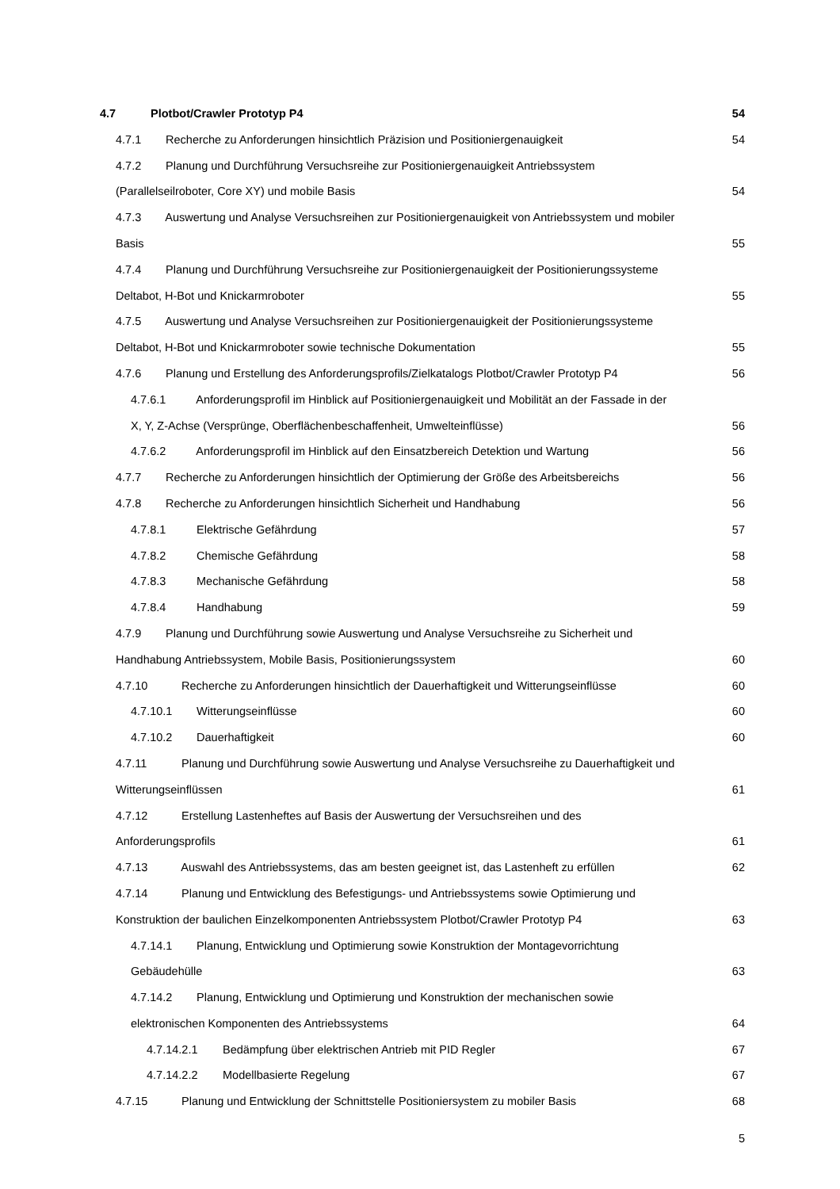4.7 Plotbot/Crawler Prototyp P4 54
4.7.1 Recherche zu Anforderungen hinsichtlich Präzision und Positioniergenauigkeit 54
4.7.2 Planung und Durchführung Versuchsreihe zur Positioniergenauigkeit Antriebssystem
(Parallelseilroboter, Core XY) und mobile Basis
54
4.7.3 Auswertung und Analyse Versuchsreihen zur Positioniergenauigkeit von Antriebssystem und mobiler
Basis
55
4.7.4 Planung und Durchführung Versuchsreihe zur Positioniergenauigkeit der Positionierungssysteme
Deltabot, H-Bot und Knickarmroboter
55
4.7.5 Auswertung und Analyse Versuchsreihen zur Positioniergenauigkeit der Positionierungssysteme
Deltabot, H-Bot und Knickarmroboter sowie technische Dokumentation
55
4.7.6 Planung und Erstellung des Anforderungsprofils/Zielkatalogs Plotbot/Crawler Prototyp P4 56
4.7.6.1 Anforderungsprofil im Hinblick auf Positioniergenauigkeit und Mobilität an der Fassade in der
X, Y, Z-Achse (Versprünge, Oberflächenbeschaffenheit, Umwelteinflüsse)
56
4.7.6.2 Anforderungsprofil im Hinblick auf den Einsatzbereich Detektion und Wartung 56
4.7.7 Recherche zu Anforderungen hinsichtlich der Optimierung der Größe des Arbeitsbereichs 56
4.7.8 Recherche zu Anforderungen hinsichtlich Sicherheit und Handhabung 56
4.7.8.1 Elektrische Gefährdung 57
4.7.8.2 Chemische Gefährdung 58
4.7.8.3 Mechanische Gefährdung 58
4.7.8.4 Handhabung 59
4.7.9 Planung und Durchführung sowie Auswertung und Analyse Versuchsreihe zu Sicherheit und
Handhabung Antriebssystem, Mobile Basis, Positionierungssystem
60
4.7.10 Recherche zu Anforderungen hinsichtlich der Dauerhaftigkeit und Witterungseinflüsse 60
4.7.10.1 Witterungseinflüsse 60
4.7.10.2 Dauerhaftigkeit 60
4.7.11 Planung und Durchführung sowie Auswertung und Analyse Versuchsreihe zu Dauerhaftigkeit und
Witterungseinflüssen
61
4.7.12 Erstellung Lastenheftes auf Basis der Auswertung der Versuchsreihen und des
Anforderungsprofils
61
4.7.13 Auswahl des Antriebssystems, das am besten geeignet ist, das Lastenheft zu erfüllen 62
4.7.14 Planung und Entwicklung des Befestigungs- und Antriebssystems sowie Optimierung und
Konstruktion der baulichen Einzelkomponenten Antriebssystem Plotbot/Crawler Prototyp P4
63
4.7.14.1 Planung, Entwicklung und Optimierung sowie Konstruktion der Montagevorrichtung
Gebäudehülle
63
4.7.14.2 Planung, Entwicklung und Optimierung und Konstruktion der mechanischen sowie
elektronischen Komponenten des Antriebssystems
64
4.7.14.2.1 Bedämpfung über elektrischen Antrieb mit PID Regler 67
4.7.14.2.2 Modellbasierte Regelung 67
4.7.15 Planung und Entwicklung der Schnittstelle Positioniersystem zu mobiler Basis 68
5